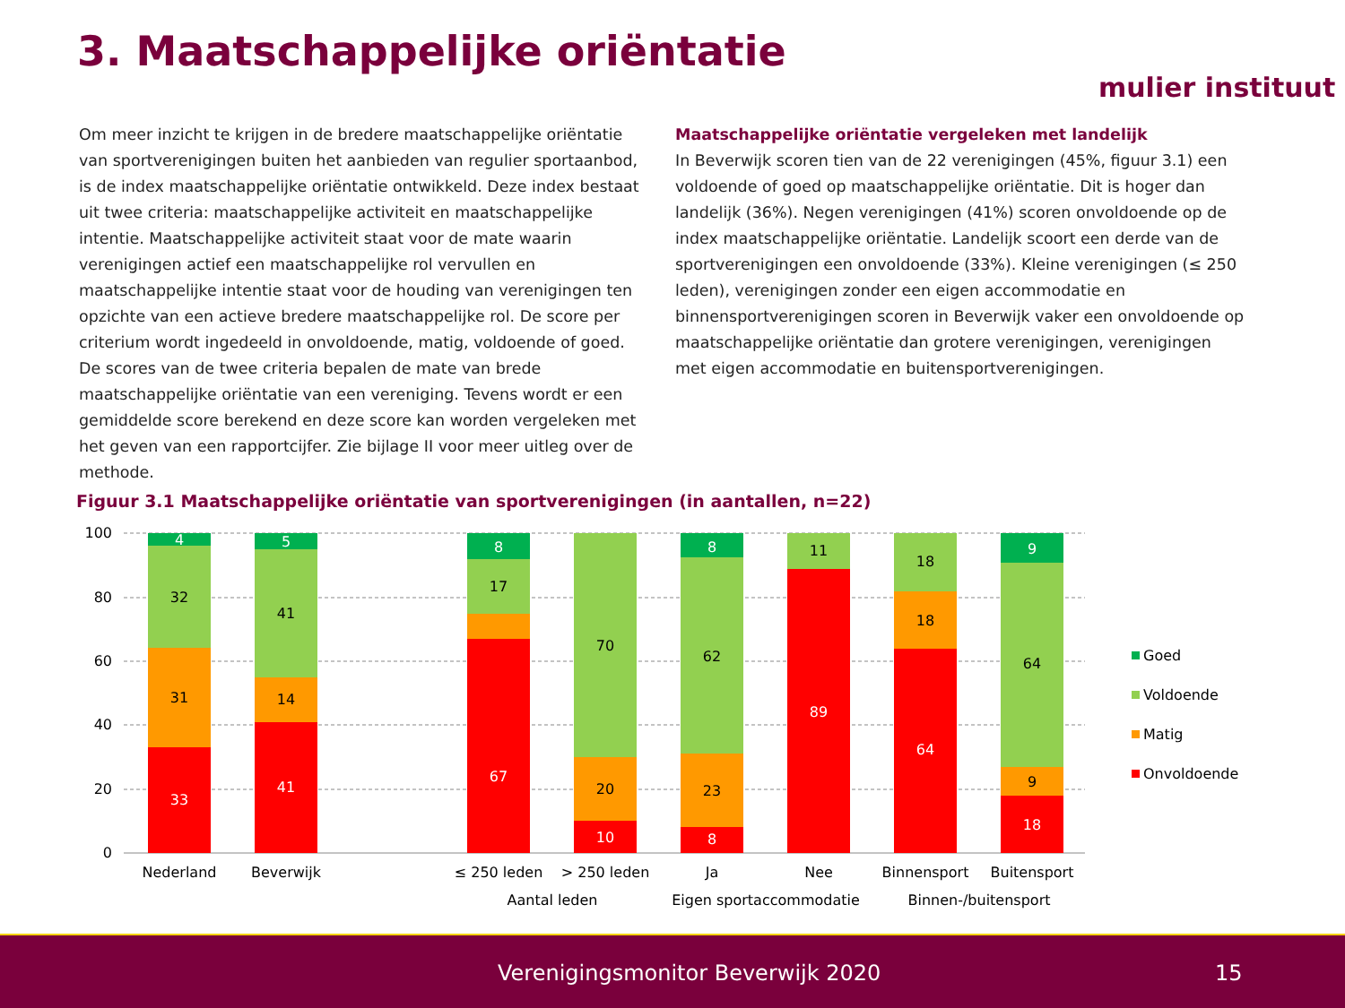3. Maatschappelijke oriëntatie
mulier instituut
Om meer inzicht te krijgen in de bredere maatschappelijke oriëntatie van sportverenigingen buiten het aanbieden van regulier sportaanbod, is de index maatschappelijke oriëntatie ontwikkeld. Deze index bestaat uit twee criteria: maatschappelijke activiteit en maatschappelijke intentie. Maatschappelijke activiteit staat voor de mate waarin verenigingen actief een maatschappelijke rol vervullen en maatschappelijke intentie staat voor de houding van verenigingen ten opzichte van een actieve bredere maatschappelijke rol. De score per criterium wordt ingedeeld in onvoldoende, matig, voldoende of goed. De scores van de twee criteria bepalen de mate van brede maatschappelijke oriëntatie van een vereniging. Tevens wordt er een gemiddelde score berekend en deze score kan worden vergeleken met het geven van een rapportcijfer. Zie bijlage II voor meer uitleg over de methode.
Maatschappelijke oriëntatie vergeleken met landelijk
In Beverwijk scoren tien van de 22 verenigingen (45%, figuur 3.1) een voldoende of goed op maatschappelijke oriëntatie. Dit is hoger dan landelijk (36%). Negen verenigingen (41%) scoren onvoldoende op de index maatschappelijke oriëntatie. Landelijk scoort een derde van de sportverenigingen een onvoldoende (33%). Kleine verenigingen (≤ 250 leden), verenigingen zonder een eigen accommodatie en binnensportverenigingen scoren in Beverwijk vaker een onvoldoende op maatschappelijke oriëntatie dan grotere verenigingen, verenigingen met eigen accommodatie en buitensportverenigingen.
Figuur 3.1 Maatschappelijke oriëntatie van sportverenigingen (in aantallen, n=22)
100
80
60
40
20
0
4
32
31
33
5
41
14
41
8
17
67
70
20
10
8
62
23
8
11
89
18
18
64
9
64
9
18
Nederland
Beverwijk
≤ 250 leden
> 250 leden
Ja
Nee
Binnensport
Buitensport
Aantal leden
Eigen sportaccommodatie
Binnen-/buitensport
Goed
Voldoende
Matig
Onvoldoende
Verenigingsmonitor Beverwijk 2020 15